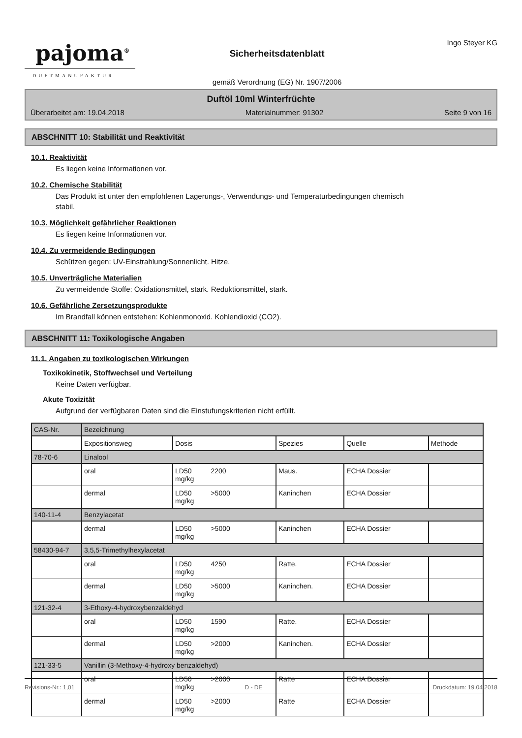pajoma<sup>®</sup>
DUFTMANUFAKTUR
Sicherheitsdatenblatt
gemäß Verordnung (EG) Nr. 1907/2006
Ingo Steyer KG
Duftöl 10ml Winterfrüchte
Überarbeitet am: 19.04.2018 Materialnummer: 91302 Seite 9 von 16
ABSCHNITT 10: Stabilität und Reaktivität
10.1. Reaktivität
Es liegen keine Informationen vor.
10.2. Chemische Stabilität
Das Produkt ist unter den empfohlenen Lagerungs-, Verwendungs- und Temperaturbedingungen chemisch
stabil.
10.3. Möglichkeit gefährlicher Reaktionen
Es liegen keine Informationen vor.
10.4. Zu vermeidende Bedingungen
Schützen gegen: UV-Einstrahlung/Sonnenlicht. Hitze.
10.5. Unverträgliche Materialien
Zu vermeidende Stoffe: Oxidationsmittel, stark. Reduktionsmittel, stark.
10.6. Gefährliche Zersetzungsprodukte
Im Brandfall können entstehen: Kohlenmonoxid. Kohlendioxid (CO2).
ABSCHNITT 11: Toxikologische Angaben
11.1. Angaben zu toxikologischen Wirkungen
Toxikokinetik, Stoffwechsel und Verteilung
Keine Daten verfügbar.
Akute Toxizität
Aufgrund der verfügbaren Daten sind die Einstufungskriterien nicht erfüllt.
| CAS-Nr. | Bezeichnung | | | | |
| | Expositionsweg | Dosis | Spezies | Quelle | Methode |
| 78-70-6 | Linalool | | | | |
| | oral | LD50 2200 mg/kg | Maus. | ECHA Dossier | |
| | dermal | LD50 >5000 mg/kg | Kaninchen | ECHA Dossier | |
| 140-11-4 | Benzylacetat | | | | |
| | dermal | LD50 >5000 mg/kg | Kaninchen | ECHA Dossier | |
| 58430-94-7 | 3,5,5-Trimethylhexylacetat | | | | |
| | oral | LD50 4250 mg/kg | Ratte. | ECHA Dossier | |
| | dermal | LD50 >5000 mg/kg | Kaninchen. | ECHA Dossier | |
| 121-32-4 | 3-Ethoxy-4-hydroxybenzaldehyd | | | | |
| | oral | LD50 1590 mg/kg | Ratte. | ECHA Dossier | |
| | dermal | LD50 >2000 mg/kg | Kaninchen. | ECHA Dossier | |
| 121-33-5 | Vanillin (3-Methoxy-4-hydroxy benzaldehyd) | | | | |
| | oral | LD50 >2000 mg/kg | Ratte | ECHA Dossier | |
| | dermal | LD50 >2000 mg/kg | Ratte | ECHA Dossier | |
Revisions-Nr.: 1,01 D - DE Druckdatum: 19.04.2018